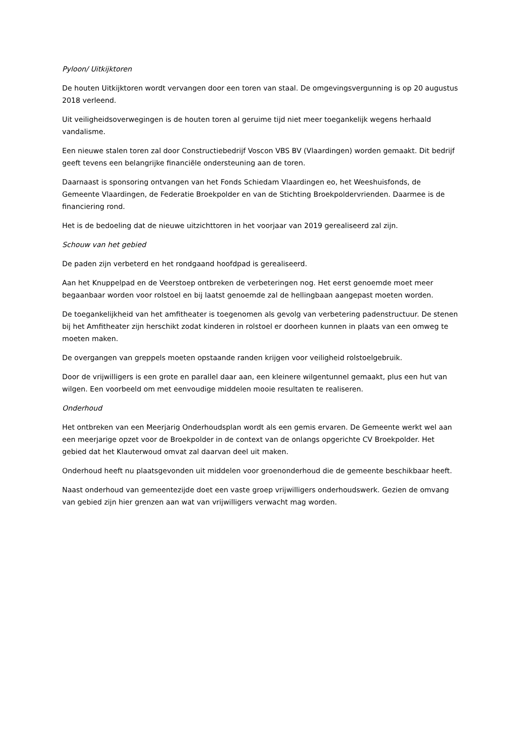Pyloon/ Uitkijktoren
De houten Uitkijktoren wordt vervangen door een toren van staal. De omgevingsvergunning is op 20 augustus 2018 verleend.
Uit veiligheidsoverwegingen is de houten toren al geruime tijd niet meer toegankelijk wegens herhaald vandalisme.
Een nieuwe stalen toren zal door Constructiebedrijf Voscon VBS BV (Vlaardingen) worden gemaakt. Dit bedrijf geeft tevens een belangrijke financiële ondersteuning aan de toren.
Daarnaast is sponsoring ontvangen van het Fonds Schiedam Vlaardingen eo, het Weeshuisfonds, de Gemeente Vlaardingen, de Federatie Broekpolder en van de Stichting Broekpoldervrienden. Daarmee is de financiering rond.
Het is de bedoeling dat de nieuwe uitzichttoren in het voorjaar van 2019 gerealiseerd zal zijn.
Schouw van het gebied
De paden zijn verbeterd en het rondgaand hoofdpad is gerealiseerd.
Aan het Knuppelpad en de Veerstoep ontbreken de verbeteringen nog. Het eerst genoemde moet meer begaanbaar worden voor rolstoel en bij laatst genoemde zal de hellingbaan aangepast moeten worden.
De toegankelijkheid van het amfitheater is toegenomen als gevolg van verbetering padenstructuur. De stenen bij het Amfitheater zijn herschikt zodat kinderen in rolstoel er doorheen kunnen in plaats van een omweg te moeten maken.
De overgangen van greppels moeten opstaande randen krijgen voor veiligheid rolstoelgebruik.
Door de vrijwilligers is een grote en parallel daar aan, een kleinere wilgentunnel gemaakt, plus een hut van wilgen. Een voorbeeld om met eenvoudige middelen mooie resultaten te realiseren.
Onderhoud
Het ontbreken van een Meerjarig Onderhoudsplan wordt als een gemis ervaren. De Gemeente werkt wel aan een meerjarige opzet voor de Broekpolder in de context van de onlangs opgerichte CV Broekpolder. Het gebied dat het Klauterwoud omvat zal daarvan deel uit maken.
Onderhoud heeft nu plaatsgevonden uit middelen voor groenonderhoud die de gemeente beschikbaar heeft.
Naast onderhoud van gemeentezijde doet een vaste groep vrijwilligers onderhoudswerk. Gezien de omvang van gebied zijn hier grenzen aan wat van vrijwilligers verwacht mag worden.